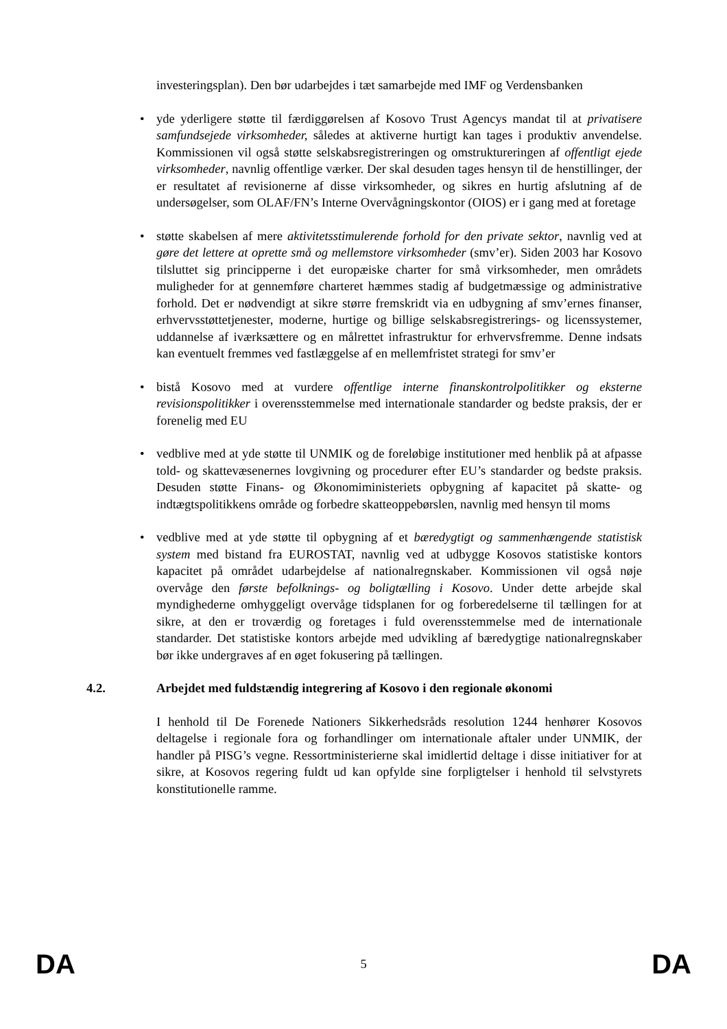investeringsplan). Den bør udarbejdes i tæt samarbejde med IMF og Verdensbanken
• yde yderligere støtte til færdiggørelsen af Kosovo Trust Agencys mandat til at privatisere samfundsejede virksomheder, således at aktiverne hurtigt kan tages i produktiv anvendelse. Kommissionen vil også støtte selskabsregistreringen og omstruktureringen af offentligt ejede virksomheder, navnlig offentlige værker. Der skal desuden tages hensyn til de henstillinger, der er resultatet af revisionerne af disse virksomheder, og sikres en hurtig afslutning af de undersøgelser, som OLAF/FN’s Interne Overvågningskontor (OIOS) er i gang med at foretage
• støtte skabelsen af mere aktivitetsstimulerende forhold for den private sektor, navnlig ved at gøre det lettere at oprette små og mellemstore virksomheder (smv’er). Siden 2003 har Kosovo tilsluttet sig principperne i det europæiske charter for små virksomheder, men områdets muligheder for at gennemføre charteret hæmmes stadig af budgetmæssige og administrative forhold. Det er nødvendigt at sikre større fremskridt via en udbygning af smv’ernes finanser, erhvervsstøttetjenester, moderne, hurtige og billige selskabsregistrerings- og licenssystemer, uddannelse af iværksættere og en målrettet infrastruktur for erhvervsfremme. Denne indsats kan eventuelt fremmes ved fastlæggelse af en mellemfristet strategi for smv’er
• bistå Kosovo med at vurdere offentlige interne finanskontrolpolitikker og eksterne revisionspolitikker i overensstemmelse med internationale standarder og bedste praksis, der er forenelig med EU
• vedblive med at yde støtte til UNMIK og de foreløbige institutioner med henblik på at afpasse told- og skattevæsenernes lovgivning og procedurer efter EU’s standarder og bedste praksis. Desuden støtte Finans- og Økonomiministeriets opbygning af kapacitet på skatte- og indtægtspolitikkens område og forbedre skatteoppebørslen, navnlig med hensyn til moms
• vedblive med at yde støtte til opbygning af et bæredygtigt og sammenhængende statistisk system med bistand fra EUROSTAT, navnlig ved at udbygge Kosovos statistiske kontors kapacitet på området udarbejdelse af nationalregnskaber. Kommissionen vil også nøje overvåge den første befolknings- og boligtælling i Kosovo. Under dette arbejde skal myndighederne omhyggeligt overvåge tidsplanen for og forberedelserne til tællingen for at sikre, at den er troværdig og foretages i fuld overensstemmelse med de internationale standarder. Det statistiske kontors arbejde med udvikling af bæredygtige nationalregnskaber bør ikke undergraves af en øget fokusering på tællingen.
4.2. Arbejdet med fuldstændig integrering af Kosovo i den regionale økonomi
I henhold til De Forenede Nationers Sikkerhedsråds resolution 1244 henhører Kosovos deltagelse i regionale fora og forhandlinger om internationale aftaler under UNMIK, der handler på PISG’s vegne. Ressortministerierne skal imidlertid deltage i disse initiativer for at sikre, at Kosovos regering fuldt ud kan opfylde sine forpligtelser i henhold til selvstyrets konstitutionelle ramme.
DA 5 DA